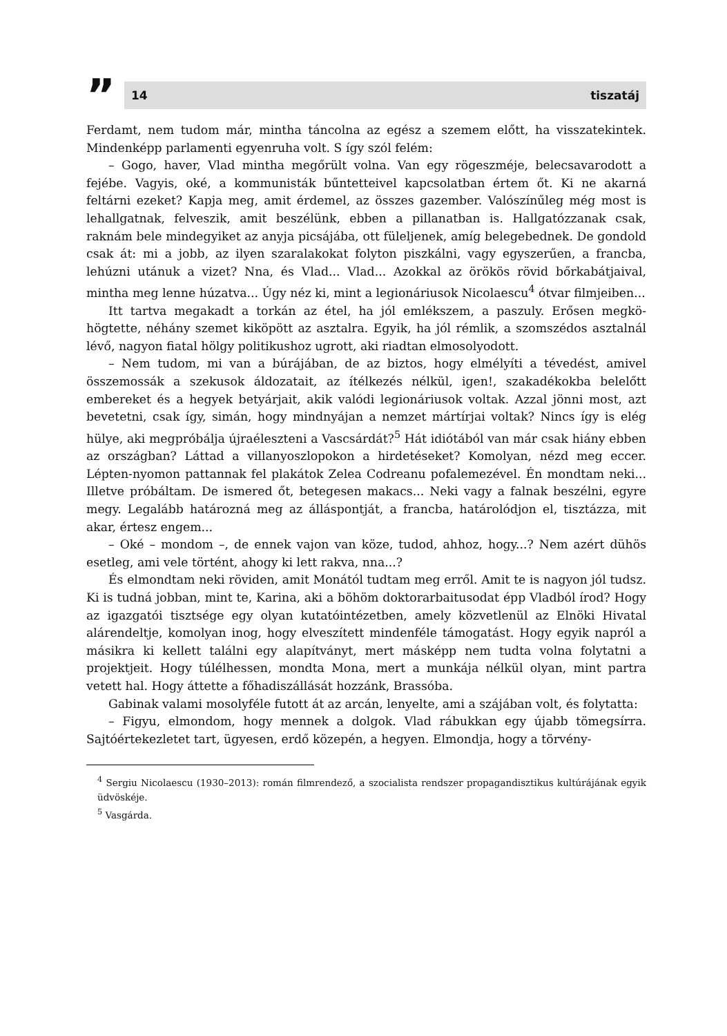”
14 tiszatáj
Ferdamt, nem tudom már, mintha táncolna az egész a szemem előtt, ha visszatekin­tek. Mindenképp parlamenti egyenruha volt. S így szól felém:
– Gogo, haver, Vlad mintha megőrült volna. Van egy rögeszméje, belecsavarodott a fejébe. Vagyis, oké, a kommunisták bűntetteivel kapcsolatban értem őt. Ki ne akarná feltárni ezeket? Kapja meg, amit érdemel, az összes gazember. Valószínűleg még most is lehallgatnak, felveszik, amit beszélünk, ebben a pillanatban is. Hallga­tózzanak csak, raknám bele mindegyiket az anyja picsájába, ott füleljenek, amíg be­legebednek. De gondold csak át: mi a jobb, az ilyen szaralakokat folyton piszkálni, vagy egyszerűen, a francba, lehúzni utánuk a vizet? Nna, és Vlad... Vlad... Azokkal az örökös rövid bőrkabátjaival, mintha meg lenne húzatva... Úgy néz ki, mint a legioná­riusok Nicolaescu<sup>4</sup> ótvar filmjeiben...
Itt tartva megakadt a torkán az étel, ha jól emlékszem, a paszuly. Erősen megkö­högtette, néhány szemet kiköpött az asztalra. Egyik, ha jól rémlik, a szomszédos asztalnál lévő, nagyon fiatal hölgy politikushoz ugrott, aki riadtan elmosolyodott.
– Nem tudom, mi van a búrájában, de az biztos, hogy elmélyíti a tévedést, amivel összemossák a szekusok áldozatait, az ítélkezés nélkül, igen!, szakadékokba belelőtt embereket és a hegyek betyárjait, akik valódi legionáriusok voltak. Azzal jönni most, azt bevetetni, csak így, simán, hogy mindnyájan a nemzet mártírjai voltak? Nincs így is elég hülye, aki megpróbálja újraéleszteni a Vascsárdát?<sup>5</sup> Hát idiótából van már csak hiány ebben az országban? Láttad a villanyoszlopokon a hirdetéseket? Komolyan, nézd meg eccer. Lépten-nyomon pattannak fel plakátok Zelea Codreanu pofalemezével. Én mondtam neki... Illetve próbáltam. De ismered őt, betegesen ma­kacs... Neki vagy a falnak beszélni, egyre megy. Legalább határozná meg az állás­pontját, a francba, határolódjon el, tisztázza, mit akar, értesz engem...
– Oké – mondom –, de ennek vajon van köze, tudod, ahhoz, hogy...? Nem azért dühös esetleg, ami vele történt, ahogy ki lett rakva, nna...?
És elmondtam neki röviden, amit Monától tudtam meg erről. Amit te is nagyon jól tudsz. Ki is tudná jobban, mint te, Karina, aki a böhöm doktorarbaitusodat épp Vladból írod? Hogy az igazgatói tisztsége egy olyan kutatóintézetben, amely közvet­lenül az Elnöki Hivatal alárendeltje, komolyan inog, hogy elveszített mindenféle tá­mogatást. Hogy egyik napról a másikra ki kellett találni egy alapítványt, mert más­képp nem tudta volna folytatni a projektjeit. Hogy túlélhessen, mondta Mona, mert a munkája nélkül olyan, mint partra vetett hal. Hogy áttette a főhadiszállását hoz­zánk, Brassóba.
Gabinak valami mosolyféle futott át az arcán, lenyelte, ami a szájában volt, és folytatta:
– Figyu, elmondom, hogy mennek a dolgok. Vlad rábukkan egy újabb tömegsírra. Sajtóértekezletet tart, ügyesen, erdő közepén, a hegyen. Elmondja, hogy a törvény-
<sup>4</sup> Sergiu Nicolaescu (1930–2013): román filmrendező, a szocialista rendszer propagandisztikus kultú­rájának egyik üdvöskéje.
<sup>5</sup> Vasgárda.